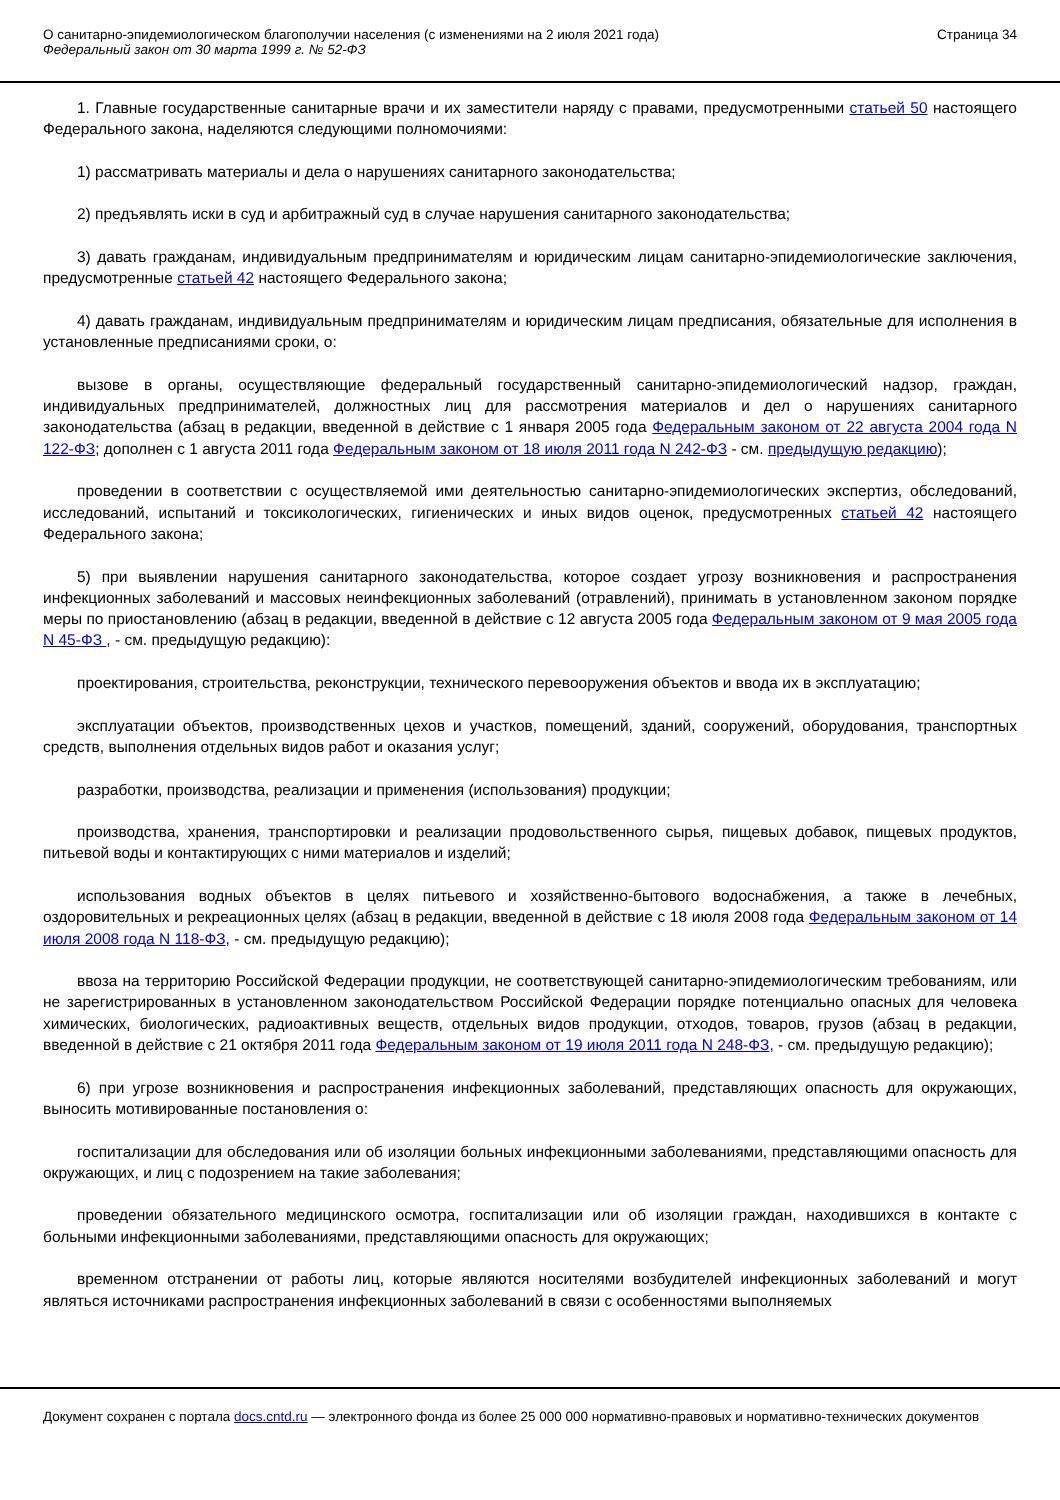О санитарно-эпидемиологическом благополучии населения (с изменениями на 2 июля 2021 года)
Федеральный закон от 30 марта 1999 г. № 52-ФЗ
Страница 34
1. Главные государственные санитарные врачи и их заместители наряду с правами, предусмотренными статьей 50 настоящего Федерального закона, наделяются следующими полномочиями:
1) рассматривать материалы и дела о нарушениях санитарного законодательства;
2) предъявлять иски в суд и арбитражный суд в случае нарушения санитарного законодательства;
3) давать гражданам, индивидуальным предпринимателям и юридическим лицам санитарно-эпидемиологические заключения, предусмотренные статьей 42 настоящего Федерального закона;
4) давать гражданам, индивидуальным предпринимателям и юридическим лицам предписания, обязательные для исполнения в установленные предписаниями сроки, о:
вызове в органы, осуществляющие федеральный государственный санитарно-эпидемиологический надзор, граждан, индивидуальных предпринимателей, должностных лиц для рассмотрения материалов и дел о нарушениях санитарного законодательства (абзац в редакции, введенной в действие с 1 января 2005 года Федеральным законом от 22 августа 2004 года N 122-ФЗ; дополнен с 1 августа 2011 года Федеральным законом от 18 июля 2011 года N 242-ФЗ - см. предыдущую редакцию);
проведении в соответствии с осуществляемой ими деятельностью санитарно-эпидемиологических экспертиз, обследований, исследований, испытаний и токсикологических, гигиенических и иных видов оценок, предусмотренных статьей 42 настоящего Федерального закона;
5) при выявлении нарушения санитарного законодательства, которое создает угрозу возникновения и распространения инфекционных заболеваний и массовых неинфекционных заболеваний (отравлений), принимать в установленном законом порядке меры по приостановлению (абзац в редакции, введенной в действие с 12 августа 2005 года Федеральным законом от 9 мая 2005 года N 45-ФЗ , - см. предыдущую редакцию):
проектирования, строительства, реконструкции, технического перевооружения объектов и ввода их в эксплуатацию;
эксплуатации объектов, производственных цехов и участков, помещений, зданий, сооружений, оборудования, транспортных средств, выполнения отдельных видов работ и оказания услуг;
разработки, производства, реализации и применения (использования) продукции;
производства, хранения, транспортировки и реализации продовольственного сырья, пищевых добавок, пищевых продуктов, питьевой воды и контактирующих с ними материалов и изделий;
использования водных объектов в целях питьевого и хозяйственно-бытового водоснабжения, а также в лечебных, оздоровительных и рекреационных целях (абзац в редакции, введенной в действие с 18 июля 2008 года Федеральным законом от 14 июля 2008 года N 118-ФЗ, - см. предыдущую редакцию);
ввоза на территорию Российской Федерации продукции, не соответствующей санитарно-эпидемиологическим требованиям, или не зарегистрированных в установленном законодательством Российской Федерации порядке потенциально опасных для человека химических, биологических, радиоактивных веществ, отдельных видов продукции, отходов, товаров, грузов (абзац в редакции, введенной в действие с 21 октября 2011 года Федеральным законом от 19 июля 2011 года N 248-ФЗ, - см. предыдущую редакцию);
6) при угрозе возникновения и распространения инфекционных заболеваний, представляющих опасность для окружающих, выносить мотивированные постановления о:
госпитализации для обследования или об изоляции больных инфекционными заболеваниями, представляющими опасность для окружающих, и лиц с подозрением на такие заболевания;
проведении обязательного медицинского осмотра, госпитализации или об изоляции граждан, находившихся в контакте с больными инфекционными заболеваниями, представляющими опасность для окружающих;
временном отстранении от работы лиц, которые являются носителями возбудителей инфекционных заболеваний и могут являться источниками распространения инфекционных заболеваний в связи с особенностями выполняемых
Документ сохранен с портала docs.cntd.ru — электронного фонда из более 25 000 000 нормативно-правовых и нормативно-технических документов